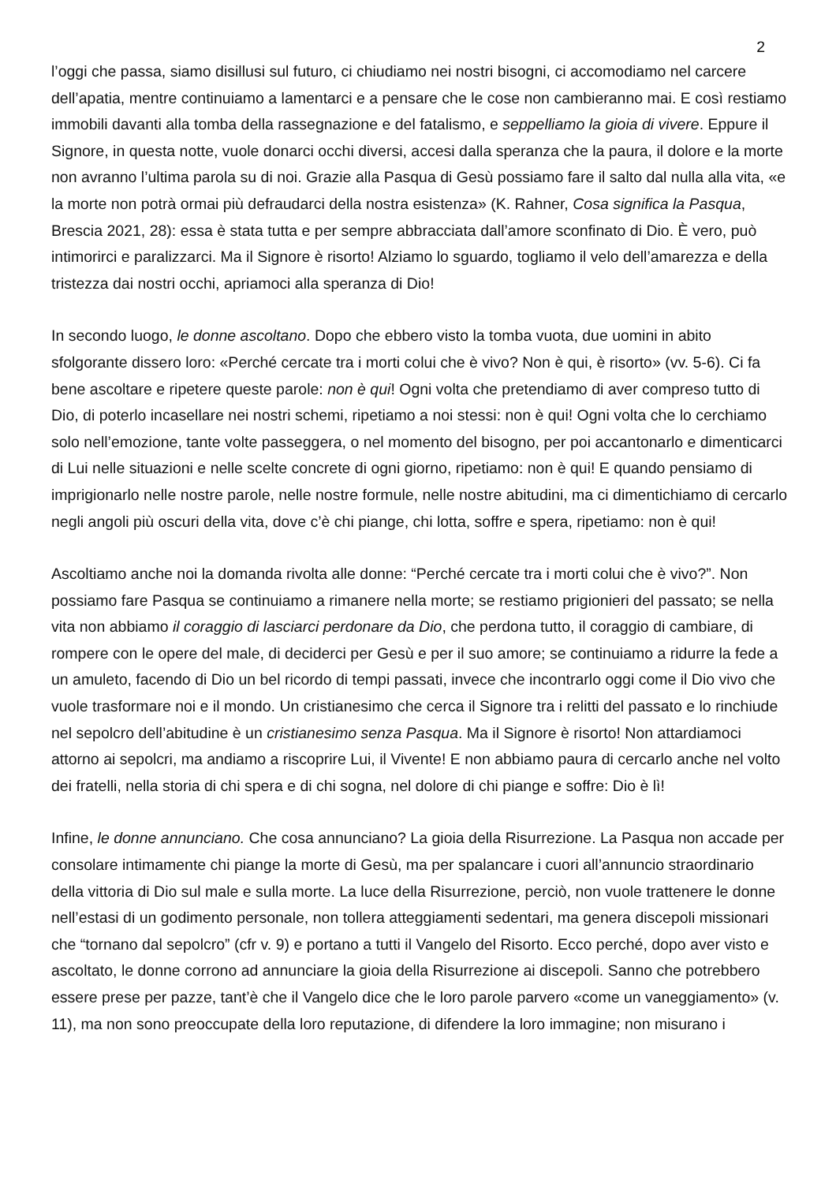2
l’oggi che passa, siamo disillusi sul futuro, ci chiudiamo nei nostri bisogni, ci accomodiamo nel carcere dell’apatia, mentre continuiamo a lamentarci e a pensare che le cose non cambieranno mai. E così restiamo immobili davanti alla tomba della rassegnazione e del fatalismo, e seppelliamo la gioia di vivere. Eppure il Signore, in questa notte, vuole donarci occhi diversi, accesi dalla speranza che la paura, il dolore e la morte non avranno l’ultima parola su di noi. Grazie alla Pasqua di Gesù possiamo fare il salto dal nulla alla vita, «e la morte non potrà ormai più defraudarci della nostra esistenza» (K. Rahner, Cosa significa la Pasqua, Brescia 2021, 28): essa è stata tutta e per sempre abbracciata dall’amore sconfinato di Dio. È vero, può intimorirci e paralizzarci. Ma il Signore è risorto! Alziamo lo sguardo, togliamo il velo dell’amarezza e della tristezza dai nostri occhi, apriamoci alla speranza di Dio!
In secondo luogo, le donne ascoltano. Dopo che ebbero visto la tomba vuota, due uomini in abito sfolgorante dissero loro: «Perché cercate tra i morti colui che è vivo? Non è qui, è risorto» (vv. 5-6). Ci fa bene ascoltare e ripetere queste parole: non è qui! Ogni volta che pretendiamo di aver compreso tutto di Dio, di poterlo incasellare nei nostri schemi, ripetiamo a noi stessi: non è qui! Ogni volta che lo cerchiamo solo nell’emozione, tante volte passeggera, o nel momento del bisogno, per poi accantonarlo e dimenticarci di Lui nelle situazioni e nelle scelte concrete di ogni giorno, ripetiamo: non è qui! E quando pensiamo di imprigionarlo nelle nostre parole, nelle nostre formule, nelle nostre abitudini, ma ci dimentichiamo di cercarlo negli angoli più oscuri della vita, dove c’è chi piange, chi lotta, soffre e spera, ripetiamo: non è qui!
Ascoltiamo anche noi la domanda rivolta alle donne: “Perché cercate tra i morti colui che è vivo?”. Non possiamo fare Pasqua se continuiamo a rimanere nella morte; se restiamo prigionieri del passato; se nella vita non abbiamo il coraggio di lasciarci perdonare da Dio, che perdona tutto, il coraggio di cambiare, di rompere con le opere del male, di deciderci per Gesù e per il suo amore; se continuiamo a ridurre la fede a un amuleto, facendo di Dio un bel ricordo di tempi passati, invece che incontrarlo oggi come il Dio vivo che vuole trasformare noi e il mondo. Un cristianesimo che cerca il Signore tra i relitti del passato e lo rinchiude nel sepolcro dell’abitudine è un cristianesimo senza Pasqua. Ma il Signore è risorto! Non attardiamoci attorno ai sepolcri, ma andiamo a riscoprire Lui, il Vivente! E non abbiamo paura di cercarlo anche nel volto dei fratelli, nella storia di chi spera e di chi sogna, nel dolore di chi piange e soffre: Dio è lì!
Infine, le donne annunciano. Che cosa annunciano? La gioia della Risurrezione. La Pasqua non accade per consolare intimamente chi piange la morte di Gesù, ma per spalancare i cuori all’annuncio straordinario della vittoria di Dio sul male e sulla morte. La luce della Risurrezione, perciò, non vuole trattenere le donne nell’estasi di un godimento personale, non tollera atteggiamenti sedentari, ma genera discepoli missionari che “tornano dal sepolcro” (cfr v. 9) e portano a tutti il Vangelo del Risorto. Ecco perché, dopo aver visto e ascoltato, le donne corrono ad annunciare la gioia della Risurrezione ai discepoli. Sanno che potrebbero essere prese per pazze, tant’è che il Vangelo dice che le loro parole parvero «come un vaneggiamento» (v. 11), ma non sono preoccupate della loro reputazione, di difendere la loro immagine; non misurano i